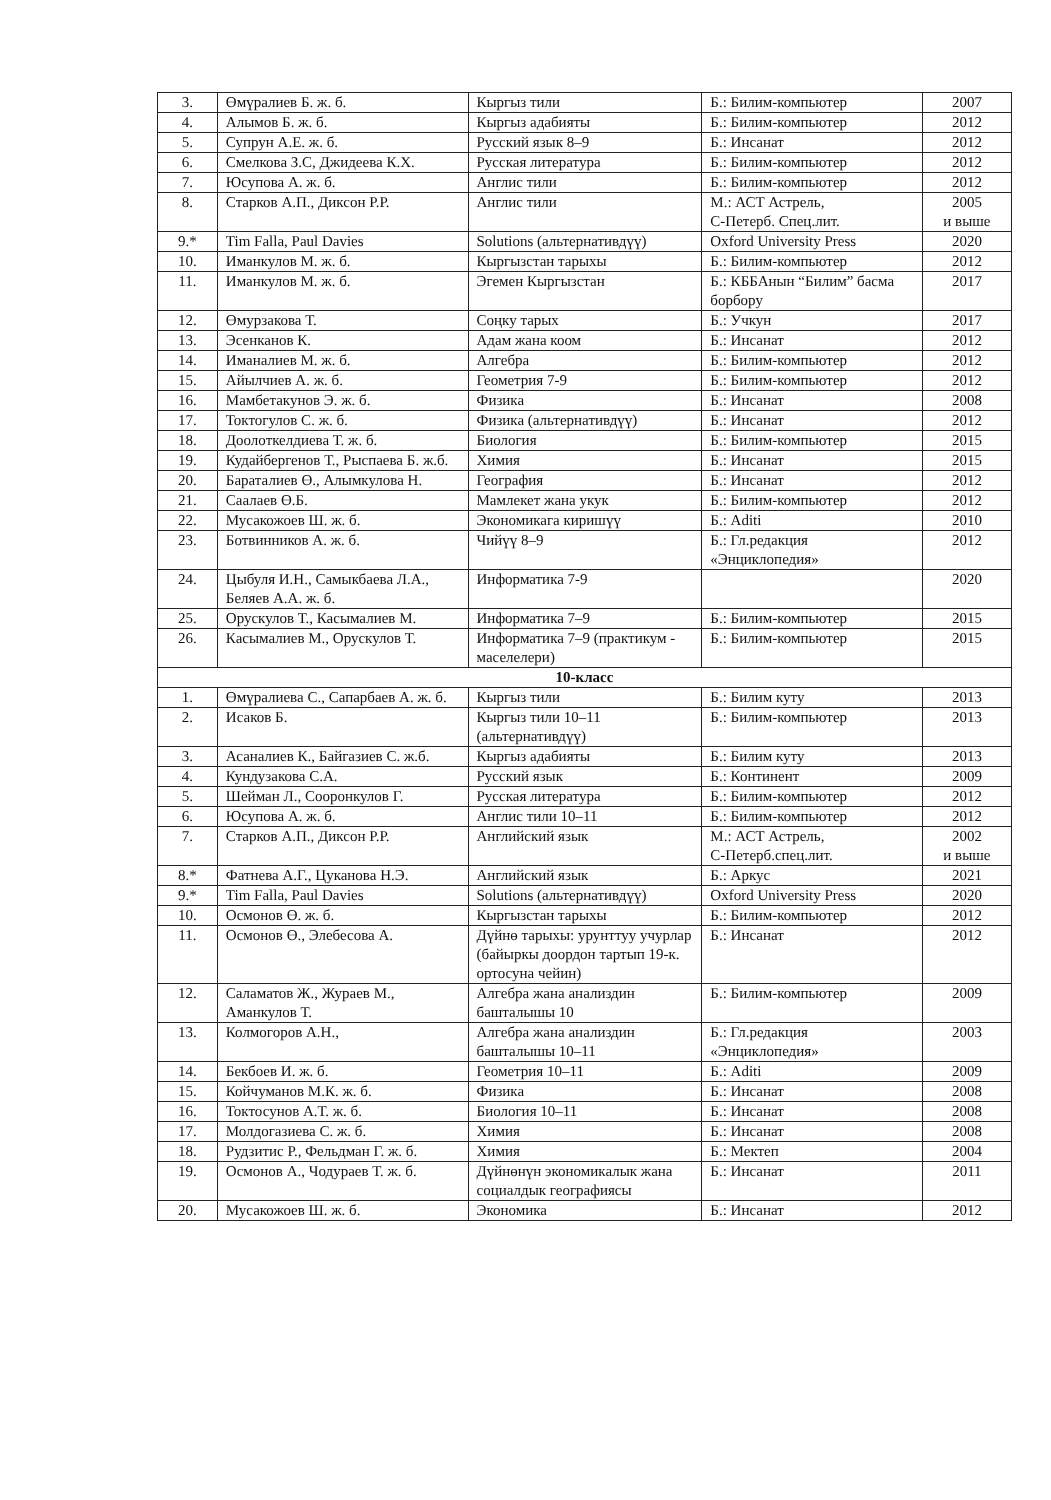| 3. | Өмүралиев Б. ж. б. | Кыргыз тили | Б.: Билим-компьютер | 2007 |
| 4. | Алымов Б. ж. б. | Кыргыз адабияты | Б.: Билим-компьютер | 2012 |
| 5. | Супрун А.Е. ж. б. | Русский язык 8–9 | Б.: Инсанат | 2012 |
| 6. | Смелкова З.С, Джидеева К.Х. | Русская литература | Б.: Билим-компьютер | 2012 |
| 7. | Юсупова А. ж. б. | Англис тили | Б.: Билим-компьютер | 2012 |
| 8. | Старков А.П., Диксон Р.Р. | Англис тили | М.: АСТ Астрель, С-Петерб. Спец.лит. | 2005 и выше |
| 9.* | Tim Falla, Paul Davies | Solutions (альтернативдүү) | Oxford University Press | 2020 |
| 10. | Иманкулов М. ж. б. | Кыргызстан тарыхы | Б.: Билим-компьютер | 2012 |
| 11. | Иманкулов М. ж. б. | Эгемен Кыргызстан | Б.: КББАнын “Билим” басма борбору | 2017 |
| 12. | Өмурзакова Т. | Соңку тарых | Б.: Учкун | 2017 |
| 13. | Эсенканов К. | Адам жана коом | Б.: Инсанат | 2012 |
| 14. | Иманалиев М. ж. б. | Алгебра | Б.: Билим-компьютер | 2012 |
| 15. | Айылчиев А. ж. б. | Геометрия 7-9 | Б.: Билим-компьютер | 2012 |
| 16. | Мамбетакунов Э. ж. б. | Физика | Б.: Инсанат | 2008 |
| 17. | Токтогулов С. ж. б. | Физика (альтернативдүү) | Б.: Инсанат | 2012 |
| 18. | Доолоткелдиева Т. ж. б. | Биология | Б.: Билим-компьютер | 2015 |
| 19. | Кудайбергенов Т., Рыспаева Б. ж.б. | Химия | Б.: Инсанат | 2015 |
| 20. | Бараталиев Ө., Алымкулова Н. | География | Б.: Инсанат | 2012 |
| 21. | Саалаев Ө.Б. | Мамлекет жана укук | Б.: Билим-компьютер | 2012 |
| 22. | Мусакожоев Ш. ж. б. | Экономикага киришүү | Б.: Aditi | 2010 |
| 23. | Ботвинников А. ж. б. | Чийүү 8–9 | Б.: Гл.редакция «Энциклопедия» | 2012 |
| 24. | Цыбуля И.Н., Самыкбаева Л.А., Беляев А.А. ж. б. | Информатика 7-9 | | 2020 |
| 25. | Орускулов Т., Касымалиев М. | Информатика 7–9 | Б.: Билим-компьютер | 2015 |
| 26. | Касымалиев М., Орускулов Т. | Информатика 7–9 (практикум - маселелери) | Б.: Билим-компьютер | 2015 |
| 10-класс | | | | |
| 1. | Өмүралиева С., Сапарбаев А. ж. б. | Кыргыз тили | Б.: Билим куту | 2013 |
| 2. | Исаков Б. | Кыргыз тили 10–11 (альтернативдүү) | Б.: Билим-компьютер | 2013 |
| 3. | Асаналиев К., Байгазиев С. ж.б. | Кыргыз адабияты | Б.: Билим куту | 2013 |
| 4. | Кундузакова С.А. | Русский язык | Б.: Континент | 2009 |
| 5. | Шейман Л., Сооронкулов Г. | Русская литература | Б.: Билим-компьютер | 2012 |
| 6. | Юсупова А. ж. б. | Англис тили 10–11 | Б.: Билим-компьютер | 2012 |
| 7. | Старков А.П., Диксон Р.Р. | Английский язык | М.: АСТ Астрель, С-Петерб.спец.лит. | 2002 и выше |
| 8.* | Фатнева А.Г., Цуканова Н.Э. | Английский язык | Б.: Аркус | 2021 |
| 9.* | Tim Falla, Paul Davies | Solutions (альтернативдүү) | Oxford University Press | 2020 |
| 10. | Осмонов Ө. ж. б. | Кыргызстан тарыхы | Б.: Билим-компьютер | 2012 |
| 11. | Осмонов Ө., Элебесова А. | Дүйнө тарыхы: урунттуу учурлар (байыркы доордон тартып 19-к. ортосуна чейин) | Б.: Инсанат | 2012 |
| 12. | Саламатов Ж., Жураев М., Аманкулов Т. | Алгебра жана анализдин башталышы 10 | Б.: Билим-компьютер | 2009 |
| 13. | Колмогоров А.Н., | Алгебра жана анализдин башталышы 10–11 | Б.: Гл.редакция «Энциклопедия» | 2003 |
| 14. | Бекбоев И. ж. б. | Геометрия 10–11 | Б.: Aditi | 2009 |
| 15. | Койчуманов М.К. ж. б. | Физика | Б.: Инсанат | 2008 |
| 16. | Токтосунов А.Т. ж. б. | Биология 10–11 | Б.: Инсанат | 2008 |
| 17. | Молдогазиева С. ж. б. | Химия | Б.: Инсанат | 2008 |
| 18. | Рудзитис Р., Фельдман Г. ж. б. | Химия | Б.: Мектеп | 2004 |
| 19. | Осмонов А., Чодураев Т. ж. б. | Дүйнөнүн экономикалык жана социалдык географиясы | Б.: Инсанат | 2011 |
| 20. | Мусакожоев Ш. ж. б. | Экономика | Б.: Инсанат | 2012 |